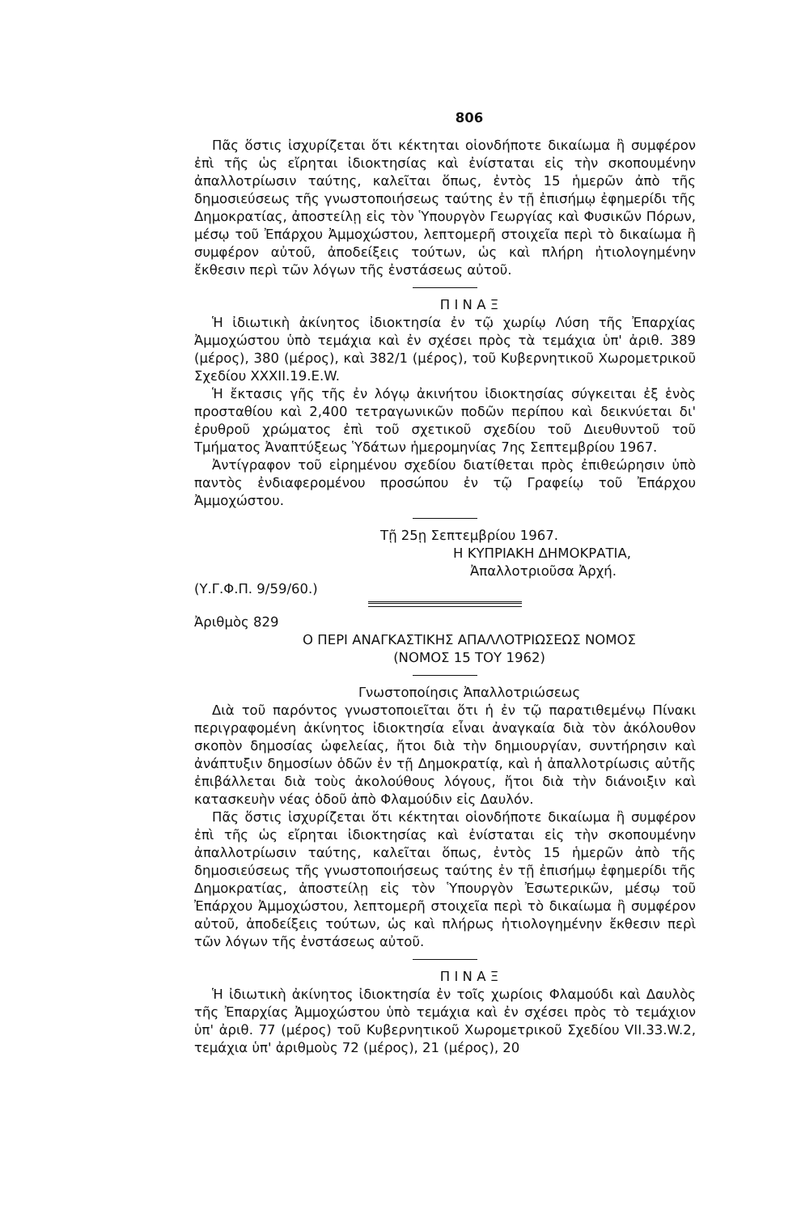806
Πᾶς ὅστις ἰσχυρίζεται ὅτι κέκτηται οἱονδήποτε δικαίωμα ἢ συμφέρον ἐπὶ τῆς ὡς εἴρηται ἰδιοκτησίας καὶ ἐνίσταται εἰς τὴν σκοπουμένην ἀπαλλοτρίωσιν ταύτης, καλεῖται ὅπως, ἐντὸς 15 ἡμερῶν ἀπὸ τῆς δημοσιεύσεως τῆς γνωστοποιήσεως ταύτης ἐν τῇ ἐπισήμῳ ἐφημερίδι τῆς Δημοκρατίας, ἀποστείλῃ εἰς τὸν Ὑπουργὸν Γεωργίας καὶ Φυσικῶν Πόρων, μέσῳ τοῦ Ἐπάρχου Ἀμμοχώστου, λεπτομερῆ στοιχεῖα περὶ τὸ δικαίωμα ἢ συμφέρον αὐτοῦ, ἀποδείξεις τούτων, ὡς καὶ πλήρη ἠτιολογημένην ἔκθεσιν περὶ τῶν λόγων τῆς ἐνστάσεως αὐτοῦ.
Π Ι Ν Α Ξ
Ἡ ἰδιωτικὴ ἀκίνητος ἰδιοκτησία ἐν τῷ χωρίῳ Λύση τῆς Ἐπαρχίας Ἀμμοχώστου ὑπὸ τεμάχια καὶ ἐν σχέσει πρὸς τὰ τεμάχια ὑπ' ἀριθ. 389 (μέρος), 380 (μέρος), καὶ 382/1 (μέρος), τοῦ Κυβερνητικοῦ Χωρομετρικοῦ Σχεδίου XXXII.19.E.W.
Ἡ ἔκτασις γῆς τῆς ἐν λόγῳ ἀκινήτου ἰδιοκτησίας σύγκειται ἐξ ἑνὸς προσταθίου καὶ 2,400 τετραγωνικῶν ποδῶν περίπου καὶ δεικνύεται δι' ἐρυθροῦ χρώματος ἐπὶ τοῦ σχετικοῦ σχεδίου τοῦ Διευθυντοῦ τοῦ Τμήματος Ἀναπτύξεως Ὑδάτων ἡμερομηνίας 7ης Σεπτεμβρίου 1967.
Ἀντίγραφον τοῦ εἰρημένου σχεδίου διατίθεται πρὸς ἐπιθεώρησιν ὑπὸ παντὸς ἐνδιαφερομένου προσώπου ἐν τῷ Γραφείῳ τοῦ Ἐπάρχου Ἀμμοχώστου.
Τῇ 25ῃ Σεπτεμβρίου 1967.
Η ΚΥΠΡΙΑΚΗ ΔΗΜΟΚΡΑΤΙΑ,
Ἀπαλλοτριοῦσα Ἀρχή.
(Υ.Γ.Φ.Π. 9/59/60.)
Ἀριθμὸς 829
Ο ΠΕΡΙ ΑΝΑΓΚΑΣΤΙΚΗΣ ΑΠΑΛΛΟΤΡΙΩΣΕΩΣ ΝΟΜΟΣ
(ΝΟΜΟΣ 15 ΤΟΥ 1962)
Γνωστοποίησις Ἀπαλλοτριώσεως
Διὰ τοῦ παρόντος γνωστοποιεῖται ὅτι ἡ ἐν τῷ παρατιθεμένῳ Πίνακι περιγραφομένη ἀκίνητος ἰδιοκτησία εἶναι ἀναγκαία διὰ τὸν ἀκόλουθον σκοπὸν δημοσίας ὠφελείας, ἤτοι διὰ τὴν δημιουργίαν, συντήρησιν καὶ ἀνάπτυξιν δημοσίων ὁδῶν ἐν τῇ Δημοκρατίᾳ, καὶ ἡ ἀπαλλοτρίωσις αὐτῆς ἐπιβάλλεται διὰ τοὺς ἀκολούθους λόγους, ἤτοι διὰ τὴν διάνοιξιν καὶ κατασκευὴν νέας ὁδοῦ ἀπὸ Φλαμούδιν εἰς Δαυλόν.
Πᾶς ὅστις ἰσχυρίζεται ὅτι κέκτηται οἱονδήποτε δικαίωμα ἢ συμφέρον ἐπὶ τῆς ὡς εἴρηται ἰδιοκτησίας καὶ ἐνίσταται εἰς τὴν σκοπουμένην ἀπαλλοτρίωσιν ταύτης, καλεῖται ὅπως, ἐντὸς 15 ἡμερῶν ἀπὸ τῆς δημοσιεύσεως τῆς γνωστοποιήσεως ταύτης ἐν τῇ ἐπισήμῳ ἐφημερίδι τῆς Δημοκρατίας, ἀποστείλῃ εἰς τὸν Ὑπουργὸν Ἐσωτερικῶν, μέσῳ τοῦ Ἐπάρχου Ἀμμοχώστου, λεπτομερῆ στοιχεῖα περὶ τὸ δικαίωμα ἢ συμφέρον αὐτοῦ, ἀποδείξεις τούτων, ὡς καὶ πλήρως ἠτιολογημένην ἔκθεσιν περὶ τῶν λόγων τῆς ἐνστάσεως αὐτοῦ.
Π Ι Ν Α Ξ
Ἡ ἰδιωτικὴ ἀκίνητος ἰδιοκτησία ἐν τοῖς χωρίοις Φλαμούδι καὶ Δαυλὸς τῆς Ἐπαρχίας Ἀμμοχώστου ὑπὸ τεμάχια καὶ ἐν σχέσει πρὸς τὸ τεμάχιον ὑπ' ἀριθ. 77 (μέρος) τοῦ Κυβερνητικοῦ Χωρομετρικοῦ Σχεδίου VII.33.W.2, τεμάχια ὑπ' ἀριθμοὺς 72 (μέρος), 21 (μέρος), 20